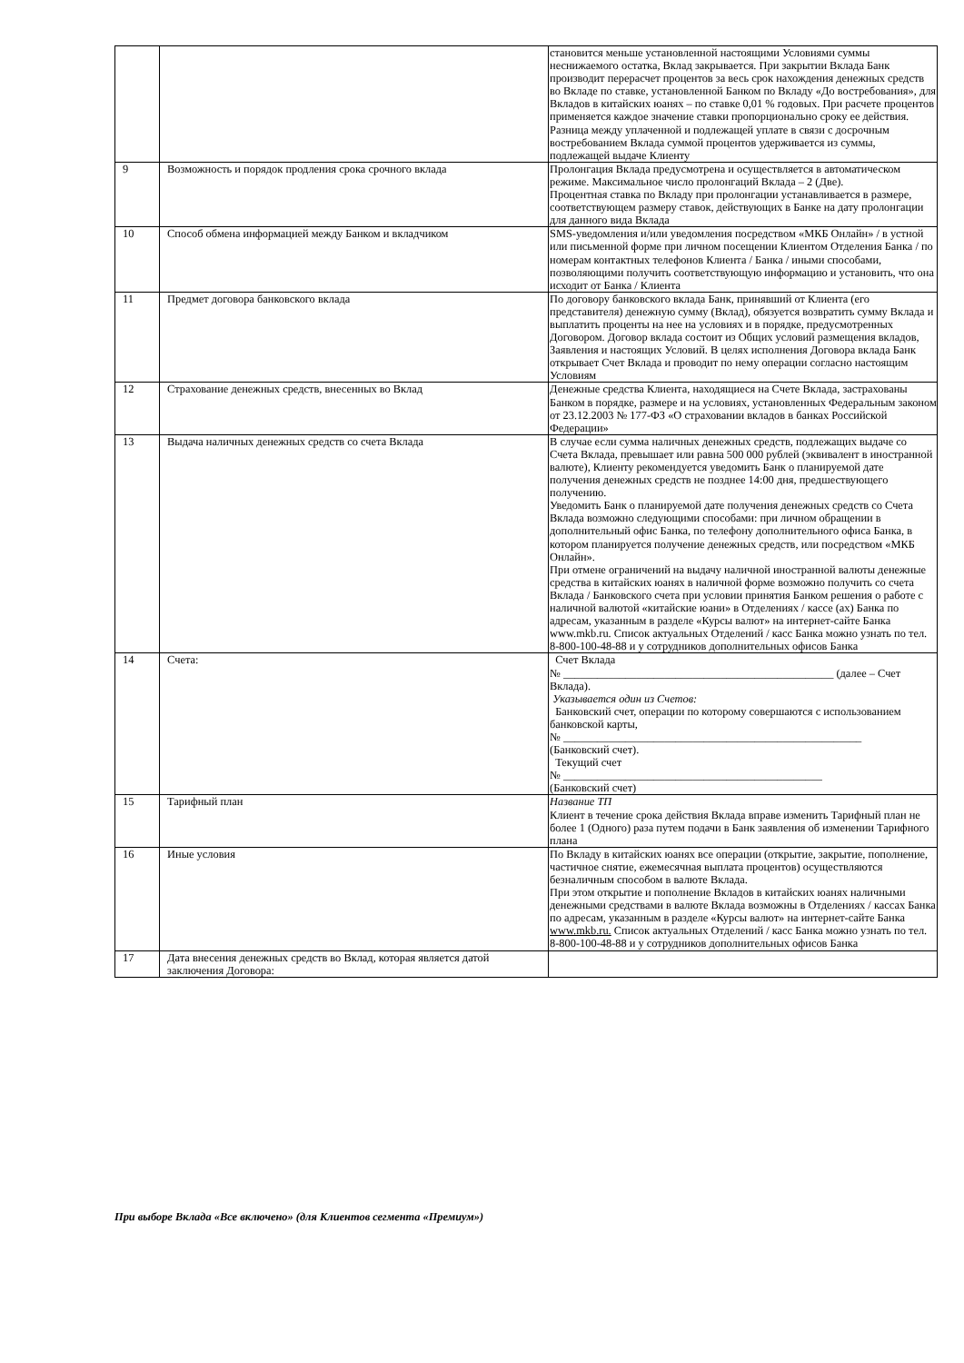| | | становится меньше установленной настоящими Условиями суммы неснижаемого остатка, Вклад закрывается. При закрытии Вклада Банк производит перерасчет процентов за весь срок нахождения денежных средств во Вкладе по ставке, установленной Банком по Вкладу «До востребования», для Вкладов в китайских юанях – по ставке 0,01 % годовых. При расчете процентов применяется каждое значение ставки пропорционально сроку ее действия. Разница между уплаченной и подлежащей уплате в связи с досрочным востребованием Вклада суммой процентов удерживается из суммы, подлежащей выдаче Клиенту |
| 9 | Возможность и порядок продления срока срочного вклада | Пролонгация Вклада предусмотрена и осуществляется в автоматическом режиме. Максимальное число пролонгаций Вклада – 2 (Две). Процентная ставка по Вкладу при пролонгации устанавливается в размере, соответствующем размеру ставок, действующих в Банке на дату пролонгации для данного вида Вклада |
| 10 | Способ обмена информацией между Банком и вкладчиком | SMS-уведомления и/или уведомления посредством «МКБ Онлайн» / в устной или письменной форме при личном посещении Клиентом Отделения Банка / по номерам контактных телефонов Клиента / Банка / иными способами, позволяющими получить соответствующую информацию и установить, что она исходит от Банка / Клиента |
| 11 | Предмет договора банковского вклада | По договору банковского вклада Банк, принявший от Клиента (его представителя) денежную сумму (Вклад), обязуется возвратить сумму Вклада и выплатить проценты на нее на условиях и в порядке, предусмотренных Договором. Договор вклада состоит из Общих условий размещения вкладов, Заявления и настоящих Условий. В целях исполнения Договора вклада Банк открывает Счет Вклада и проводит по нему операции согласно настоящим Условиям |
| 12 | Страхование денежных средств, внесенных во Вклад | Денежные средства Клиента, находящиеся на Счете Вклада, застрахованы Банком в порядке, размере и на условиях, установленных Федеральным законом от 23.12.2003 № 177-ФЗ «О страховании вкладов в банках Российской Федерации» |
| 13 | Выдача наличных денежных средств со счета Вклада | В случае если сумма наличных денежных средств, подлежащих выдаче со Счета Вклада, превышает или равна 500 000 рублей (эквивалент в иностранной валюте), Клиенту рекомендуется уведомить Банк о планируемой дате получения денежных средств не позднее 14:00 дня, предшествующего получению. Уведомить Банк о планируемой дате получения денежных средств со Счета Вклада возможно следующими способами: при личном обращении в дополнительный офис Банка, по телефону дополнительного офиса Банка, в котором планируется получение денежных средств, или посредством «МКБ Онлайн». При отмене ограничений на выдачу наличной иностранной валюты денежные средства в китайских юанях в наличной форме возможно получить со счета Вклада / Банковского счета при условии принятия Банком решения о работе с наличной валютой «китайские юани» в Отделениях / кассе (ах) Банка по адресам, указанным в разделе «Курсы валют» на интернет-сайте Банка www.mkb.ru. Список актуальных Отделений / касс Банка можно узнать по тел. 8-800-100-48-88 и у сотрудников дополнительных офисов Банка |
| 14 | Счета: | Счет Вклада № ________________________________________________ (далее – Счет Вклада). Указывается один из Счетов: Банковский счет, операции по которому совершаются с использованием банковской карты, № _____________________________________________________ (Банковский счет). Текущий счет № ______________________________________________ (Банковский счет) |
| 15 | Тарифный план | Название ТП Клиент в течение срока действия Вклада вправе изменить Тарифный план не более 1 (Одного) раза путем подачи в Банк заявления об изменении Тарифного плана |
| 16 | Иные условия | По Вкладу в китайских юанях все операции (открытие, закрытие, пополнение, частичное снятие, ежемесячная выплата процентов) осуществляются безналичным способом в валюте Вклада. При этом открытие и пополнение Вкладов в китайских юанях наличными денежными средствами в валюте Вклада возможны в Отделениях / кассах Банка по адресам, указанным в разделе «Курсы валют» на интернет-сайте Банка www.mkb.ru. Список актуальных Отделений / касс Банка можно узнать по тел. 8-800-100-48-88 и у сотрудников дополнительных офисов Банка |
| 17 | Дата внесения денежных средств во Вклад, которая является датой заключения Договора: | |
При выборе Вклада «Все включено» (для Клиентов сегмента «Премиум»)